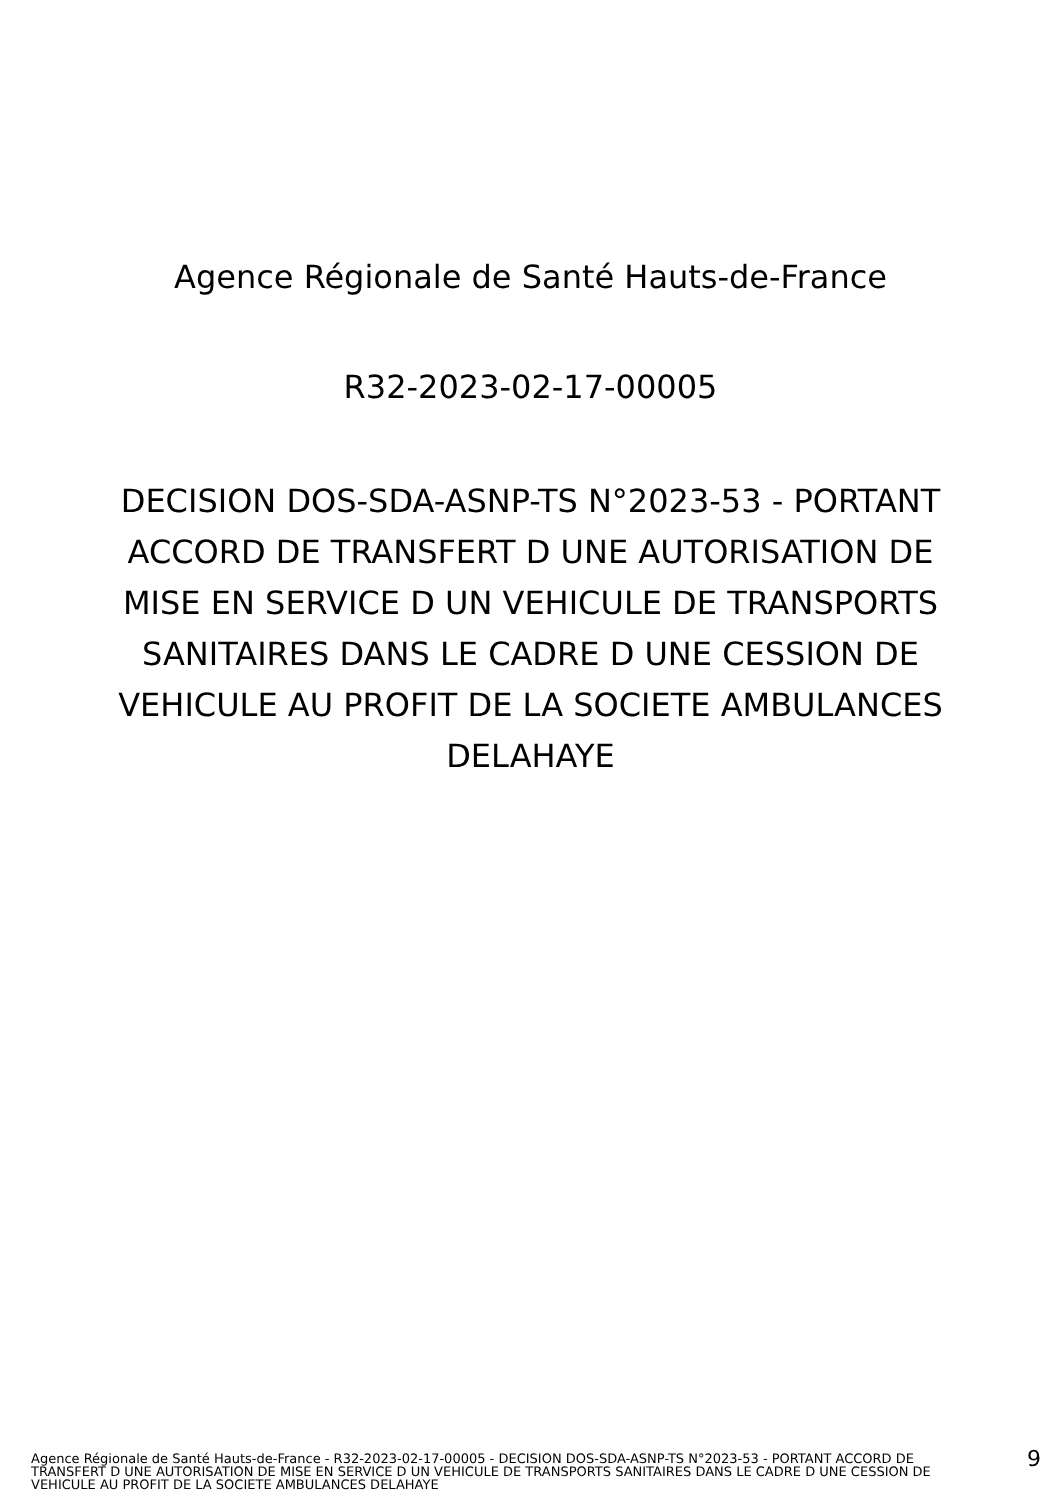Agence Régionale de Santé Hauts-de-France
R32-2023-02-17-00005
DECISION DOS-SDA-ASNP-TS N°2023-53 - PORTANT ACCORD DE TRANSFERT D UNE AUTORISATION DE MISE EN SERVICE D UN VEHICULE DE TRANSPORTS SANITAIRES DANS LE CADRE D UNE CESSION DE VEHICULE AU PROFIT DE LA SOCIETE AMBULANCES DELAHAYE
Agence Régionale de Santé Hauts-de-France - R32-2023-02-17-00005 - DECISION DOS-SDA-ASNP-TS N°2023-53 - PORTANT ACCORD DE TRANSFERT D UNE AUTORISATION DE MISE EN SERVICE D UN VEHICULE DE TRANSPORTS SANITAIRES DANS LE CADRE D UNE CESSION DE VEHICULE AU PROFIT DE LA SOCIETE AMBULANCES DELAHAYE
9